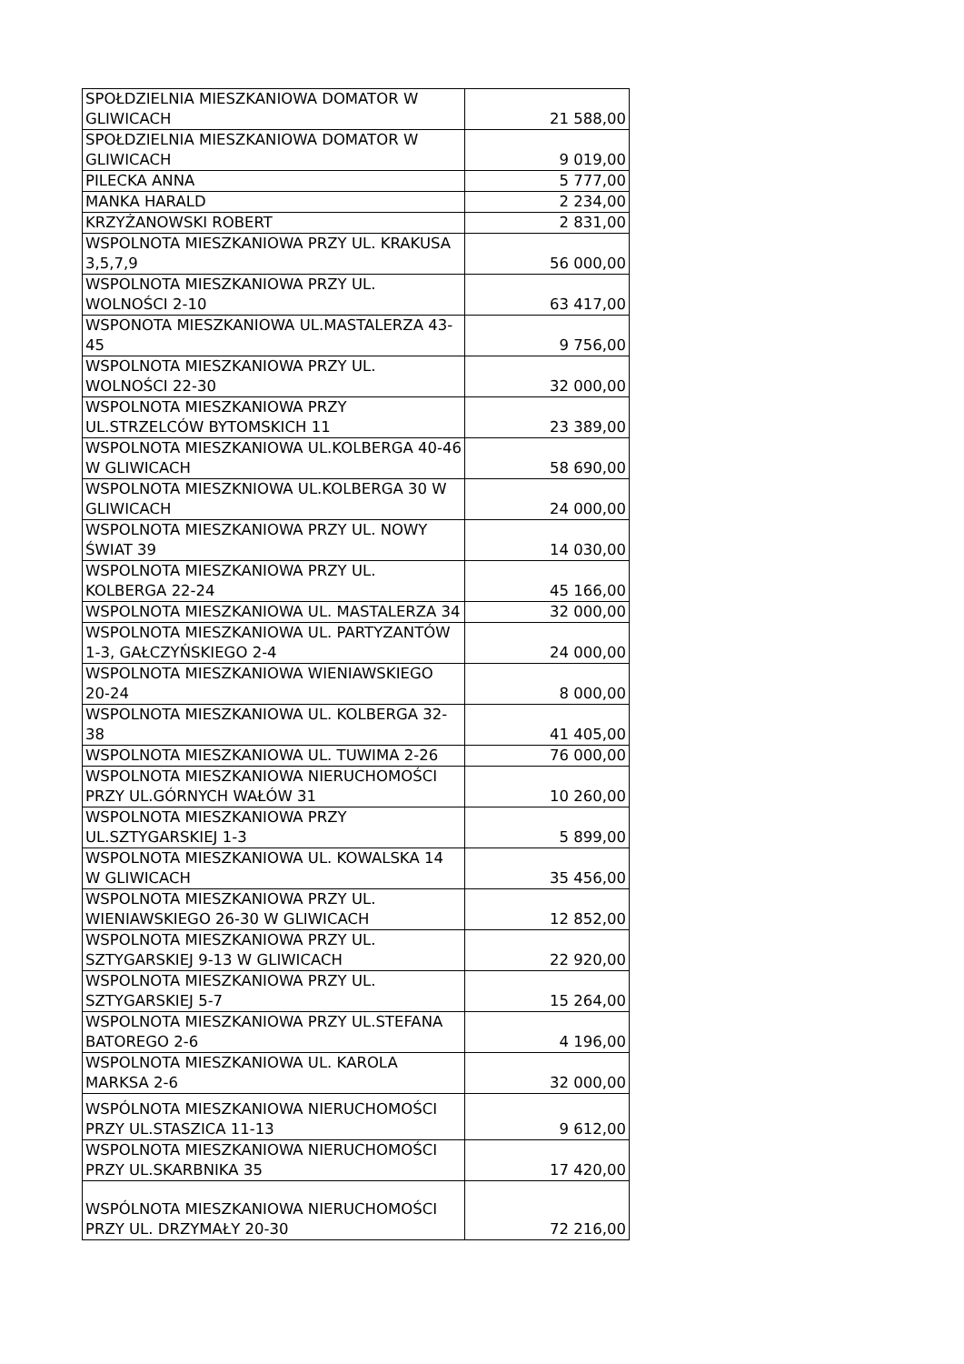| SPOŁDZIELNIA MIESZKANIOWA DOMATOR W GLIWICACH | 21 588,00 |
| SPOŁDZIELNIA MIESZKANIOWA DOMATOR W GLIWICACH | 9 019,00 |
| PILECKA ANNA | 5 777,00 |
| MANKA HARALD | 2 234,00 |
| KRZYŻANOWSKI ROBERT | 2 831,00 |
| WSPOLNOTA MIESZKANIOWA PRZY UL. KRAKUSA 3,5,7,9 | 56 000,00 |
| WSPOLNOTA MIESZKANIOWA PRZY UL. WOLNOŚCI 2-10 | 63 417,00 |
| WSPONOTA MIESZKANIOWA UL.MASTALERZA 43-45 | 9 756,00 |
| WSPOLNOTA MIESZKANIOWA PRZY UL. WOLNOŚCI 22-30 | 32 000,00 |
| WSPOLNOTA MIESZKANIOWA PRZY UL.STRZELCÓW BYTOMSKICH 11 | 23 389,00 |
| WSPOLNOTA MIESZKANIOWA UL.KOLBERGA 40-46 W GLIWICACH | 58 690,00 |
| WSPOLNOTA MIESZKNIOWA UL.KOLBERGA 30 W GLIWICACH | 24 000,00 |
| WSPOLNOTA MIESZKANIOWA PRZY UL. NOWY ŚWIAT 39 | 14 030,00 |
| WSPOLNOTA MIESZKANIOWA PRZY UL. KOLBERGA 22-24 | 45 166,00 |
| WSPOLNOTA MIESZKANIOWA UL. MASTALERZA 34 | 32 000,00 |
| WSPOLNOTA MIESZKANIOWA UL. PARTYZANTÓW 1-3, GAŁCZYŃSKIEGO 2-4 | 24 000,00 |
| WSPOLNOTA MIESZKANIOWA WIENIAWSKIEGO 20-24 | 8 000,00 |
| WSPOLNOTA MIESZKANIOWA UL. KOLBERGA 32-38 | 41 405,00 |
| WSPOLNOTA MIESZKANIOWA UL. TUWIMA 2-26 | 76 000,00 |
| WSPOLNOTA MIESZKANIOWA NIERUCHOMOŚCI PRZY UL.GÓRNYCH WAŁÓW 31 | 10 260,00 |
| WSPOLNOTA MIESZKANIOWA PRZY UL.SZTYGARSKIEJ 1-3 | 5 899,00 |
| WSPOLNOTA MIESZKANIOWA UL. KOWALSKA 14 W GLIWICACH | 35 456,00 |
| WSPOLNOTA MIESZKANIOWA PRZY UL. WIENIAWSKIEGO 26-30 W GLIWICACH | 12 852,00 |
| WSPOLNOTA MIESZKANIOWA PRZY UL. SZTYGARSKIEJ 9-13 W GLIWICACH | 22 920,00 |
| WSPOLNOTA MIESZKANIOWA PRZY UL. SZTYGARSKIEJ 5-7 | 15 264,00 |
| WSPOLNOTA MIESZKANIOWA PRZY UL.STEFANA BATOREGO 2-6 | 4 196,00 |
| WSPOLNOTA MIESZKANIOWA UL. KAROLA MARKSA 2-6 | 32 000,00 |
| WSPÓLNOTA MIESZKANIOWA NIERUCHOMOŚCI PRZY UL.STASZICA 11-13 | 9 612,00 |
| WSPOLNOTA MIESZKANIOWA NIERUCHOMOŚCI PRZY UL.SKARBNIKA 35 | 17 420,00 |
| WSPÓLNOTA MIESZKANIOWA NIERUCHOMOŚCI PRZY UL. DRZYMAŁY 20-30 | 72 216,00 |